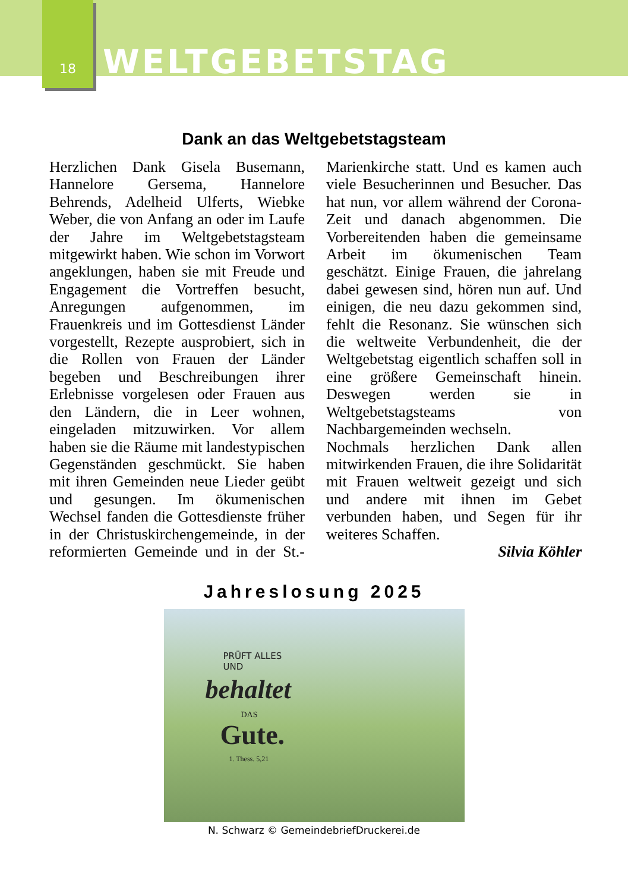18
WELTGEBETSTAG
Dank an das Weltgebetstagsteam
Herzlichen Dank Gisela Busemann, Hannelore Gersema, Hannelore Behrends, Adelheid Ulferts, Wiebke Weber, die von Anfang an oder im Laufe der Jahre im Weltgebetstagsteam mitgewirkt haben. Wie schon im Vorwort angeklungen, haben sie mit Freude und Engagement die Vortreffen besucht, Anregungen aufgenommen, im Frauenkreis und im Gottesdienst Länder vorgestellt, Rezepte ausprobiert, sich in die Rollen von Frauen der Länder begeben und Beschreibungen ihrer Erlebnisse vorgelesen oder Frauen aus den Ländern, die in Leer wohnen, eingeladen mitzuwirken. Vor allem haben sie die Räume mit landestypischen Gegenständen geschmückt. Sie haben mit ihren Gemeinden neue Lieder geübt und gesungen. Im ökumenischen Wechsel fanden die Gottesdienste früher in der Christuskirchengemeinde, in der reformierten Gemeinde und in der St.-Marienkirche statt. Und es kamen auch viele Besucherinnen und Besucher. Das hat nun, vor allem während der Corona-Zeit und danach abgenommen. Die Vorbereitenden haben die gemeinsame Arbeit im ökumenischen Team geschätzt. Einige Frauen, die jahrelang dabei gewesen sind, hören nun auf. Und einigen, die neu dazu gekommen sind, fehlt die Resonanz. Sie wünschen sich die weltweite Verbundenheit, die der Weltgebetstag eigentlich schaffen soll in eine größere Gemeinschaft hinein. Deswegen werden sie in Weltgebetstagsteams von Nachbargemeinden wechseln.
Nochmals herzlichen Dank allen mitwirkenden Frauen, die ihre Solidarität mit Frauen weltweit gezeigt und sich und andere mit ihnen im Gebet verbunden haben, und Segen für ihr weiteres Schaffen.
Silvia Köhler
Jahreslosung 2025
PRÜFT ALLES
UND
behaltet
DAS
Gute.
1. Thess. 5,21
N. Schwarz © GemeindebriefDruckerei.de